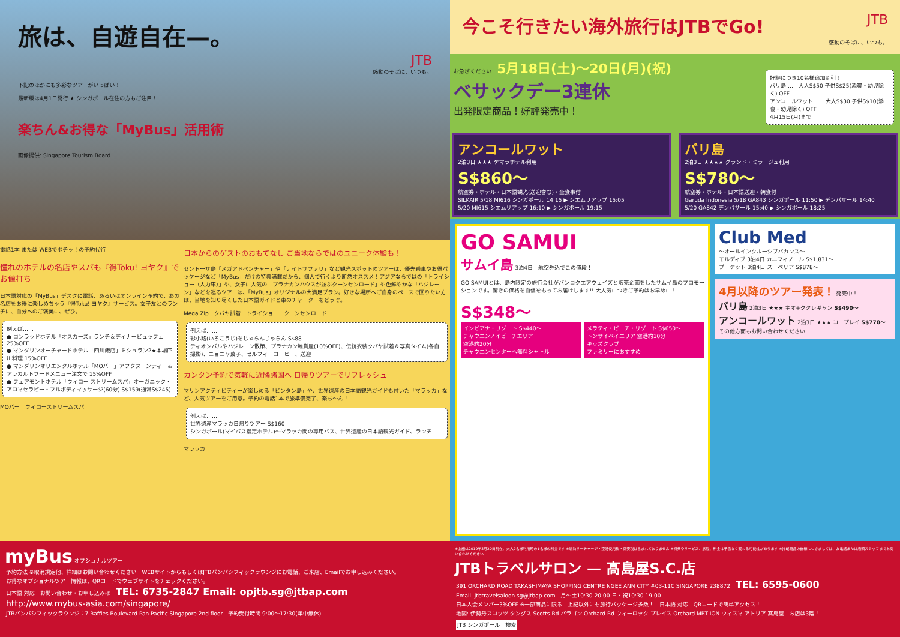旅は、自遊自在—。
JTB
感動のそばに、いつも。
下記のほかにも多彩なツアーがいっぱい！
最新版は4月1日発行 ★ シンガポール在住の方もご注目！
楽ちん&お得な「MyBus」活用術
画像提供: Singapore Tourism Board
電話1本 または WEBでポチッ！の予約代行
憧れのホテルの名店やスパも『得Toku! ヨヤク』でお値打ち
日本語対応の「MyBus」デスクに電話、あるいはオンライン予約で、あの名店をお得に楽しめちゃう『得Toku! ヨヤク』サービス。女子友とのランチに、自分へのご褒美に、ぜひ。
例えば……
● コンラッドホテル「オスカーズ」ランチ＆ディナービュッフェ 25%OFF
● マンダリンオーチャードホテル「四川飯店」ミシュラン2★本場四川料理 15%OFF
● マンダリンオリエンタルホテル「MOバー」アフタヌーンティー＆アラカルトフードメニュー注文で 15%OFF
● フェアモントホテル「ウィロー ストリームスパ」オーガニック・アロマセラピー・フルボディマッサージ(60分) S$159(通常S$245)
MOバー　ウィローストリームスパ
日本からのゲストのおもてなし ご当地ならではのユニーク体験も！
セントーサ島「メガアドベンチャー」や「ナイトサファリ」など観光スポットのツアーは、優先乗車やお得パッケージなど「MyBus」だけの特典満載だから、個人で行くより断然オススメ！アジアならではの「トライショー（人力車）」や、女子に人気の「プラナカンハウスが並ぶクーンセンロード」や色鮮やかな「ハジレーン」などを巡るツアーは、「MyBus」オリジナルの大満足プラン。好きな場所へご自身のペースで回りたい方は、当地を知り尽くした日本語ガイドと車のチャーターをどうぞ。
Mega Zip　クバヤ試着　トライショー　クーンセンロード
例えば……
彩小路(いろこうじ)をじゃらんじゃらん S$88
ティオンバルやハジレーン散策、プラナカン雑貨屋(10%OFF)、伝統衣装クバヤ試着＆写真タイム(各自撮影)、ニョニャ菓子、セルフィーコーヒー、送迎
カンタン予約で気軽に近隣諸国へ 日帰りツアーでリフレッシュ
マリンアクティビティーが楽しめる「ビンタン島」や、世界遺産の日本語観光ガイドも付いた「マラッカ」など、人気ツアーをご用意。予約の電話1本で旅準備完了、楽ち～ん！
例えば……
世界遺産マラッカ日帰りツアー S$160
シンガポール(マイバス指定ホテル)～マラッカ間の専用バス、世界遺産の日本語観光ガイド、ランチ
マラッカ
myBus オプショナルツアー
予約方法 ※取消規定他、詳細はお問い合わせください　WEBサイトからもしくはJTBパンパシフィックラウンジにお電話、ご来店、Emailでお申し込みください。
お得なオプショナルツアー情報は、QRコードでウェブサイトをチェックください。
日本語 対応　お問い合わせ・お申し込みは　TEL: 6735-2847 Email: opjtb.sg@jtbap.com
http://www.mybus-asia.com/singapore/
JTBパンパシフィックラウンジ：7 Raffles Boulevard Pan Pacific Singapore 2nd floor　予約受付時間 9:00～17:30(年中無休)
今こそ行きたい海外旅行はJTBでGo! JTB
感動のそばに、いつも。
お急ぎください　5月18日(土)～20日(月)(祝)
ベサックデー3連休
出発限定商品！好評発売中！
好評につき10名様追加割引！
バリ島…… 大人S$50 子供S$25(添寝・幼児除く) OFF
アンコールワット…… 大人S$30 子供S$10(添寝・幼児除く) OFF
4月15日(月)まで
アンコールワット
2泊3日 ★★★ ケマラホテル利用
S$860～
航空券・ホテル・日本語観光(送迎含む)・全食事付
SILKAIR 5/18 MI616 シンガポール 14:15 ▶ シエムリアップ 15:05
5/20 MI615 シエムリアップ 16:10 ▶ シンガポール 19:15
バリ島
2泊3日 ★★★★ グランド・ミラージュ利用
S$780～
航空券・ホテル・日本語送迎・朝食付
Garuda Indonesia 5/18 GA843 シンガポール 11:50 ▶ デンパサール 14:40
5/20 GA842 デンパサール 15:40 ▶ シンガポール 18:25
GO SAMUI
サムイ島 3泊4日　航空券込でこの値段！
GO SAMUIとは、島内限定の旅行会社がバンコクエアウェイズと販売企画をしたサムイ島のプロモーションです。驚きの価格を自信をもってお届けします!! 大人気につきご予約はお早めに！
S$348～
インピアナ・リゾート S$440～
チャウエンノイビーチエリア
空港約20分
チャウエンセンターへ無料シャトル
メラティ・ビーチ・リゾート S$650～
トンサイベイエリア 空港約10分
キッズクラブ
ファミリーにおすすめ
Club Med
～オールインクルーシブバカンス～
モルディブ 3泊4日 カニフィノール S$1,831～
プーケット 3泊4日 スーペリア S$878～
4月以降のツアー発表！ 発売中！
バリ島 2泊3日 ★★★ ネオ+クタレギャン S$490～
アンコールワット 2泊3日 ★★★ コープレイ S$770～
その他方面もお問い合わせください
※上記は2019年3月20日現在、大人2名様利用時の1名様の料金です ※燃油サーチャージ・空港使用税・保安税は含まれておりません ※特典やサービス、旅程、料金は予告なく変わる可能性があります ※掲載商品の詳細につきましては、お電話または店頭スタッフまでお問い合わせください
JTBトラベルサロン — 髙島屋S.C.店
391 ORCHARD ROAD TAKASHIMAYA SHOPPING CENTRE NGEE ANN CITY #03-11C SINGAPORE 238872　TEL: 6595-0600
Email: jtbtravelsaloon.sg@jtbap.com　月～土10:30-20:00 日・祝10:30-19:00
日本人会メンバー3%OFF ※一部商品に限る　上記以外にも旅行パッケージ多数！　日本語 対応　QRコードで簡単アクセス！
地図: 伊勢丹スコッツ タングス Scotts Rd パラゴン Orchard Rd ウィーロック プレイス Orchard MRT ION ウィスマ アトリア 髙島屋　お店は3階！
JTB シンガポール　検索